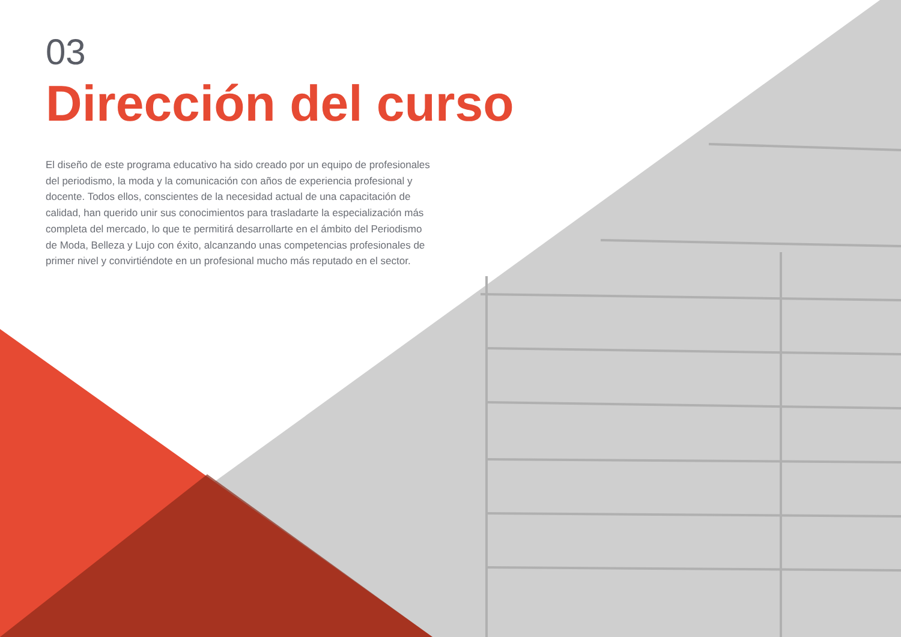03
Dirección del curso
El diseño de este programa educativo ha sido creado por un equipo de profesionales del periodismo, la moda y la comunicación con años de experiencia profesional y docente. Todos ellos, conscientes de la necesidad actual de una capacitación de calidad, han querido unir sus conocimientos para trasladarte la especialización más completa del mercado, lo que te permitirá desarrollarte en el ámbito del Periodismo de Moda, Belleza y Lujo con éxito, alcanzando unas competencias profesionales de primer nivel y convirtiéndote en un profesional mucho más reputado en el sector.